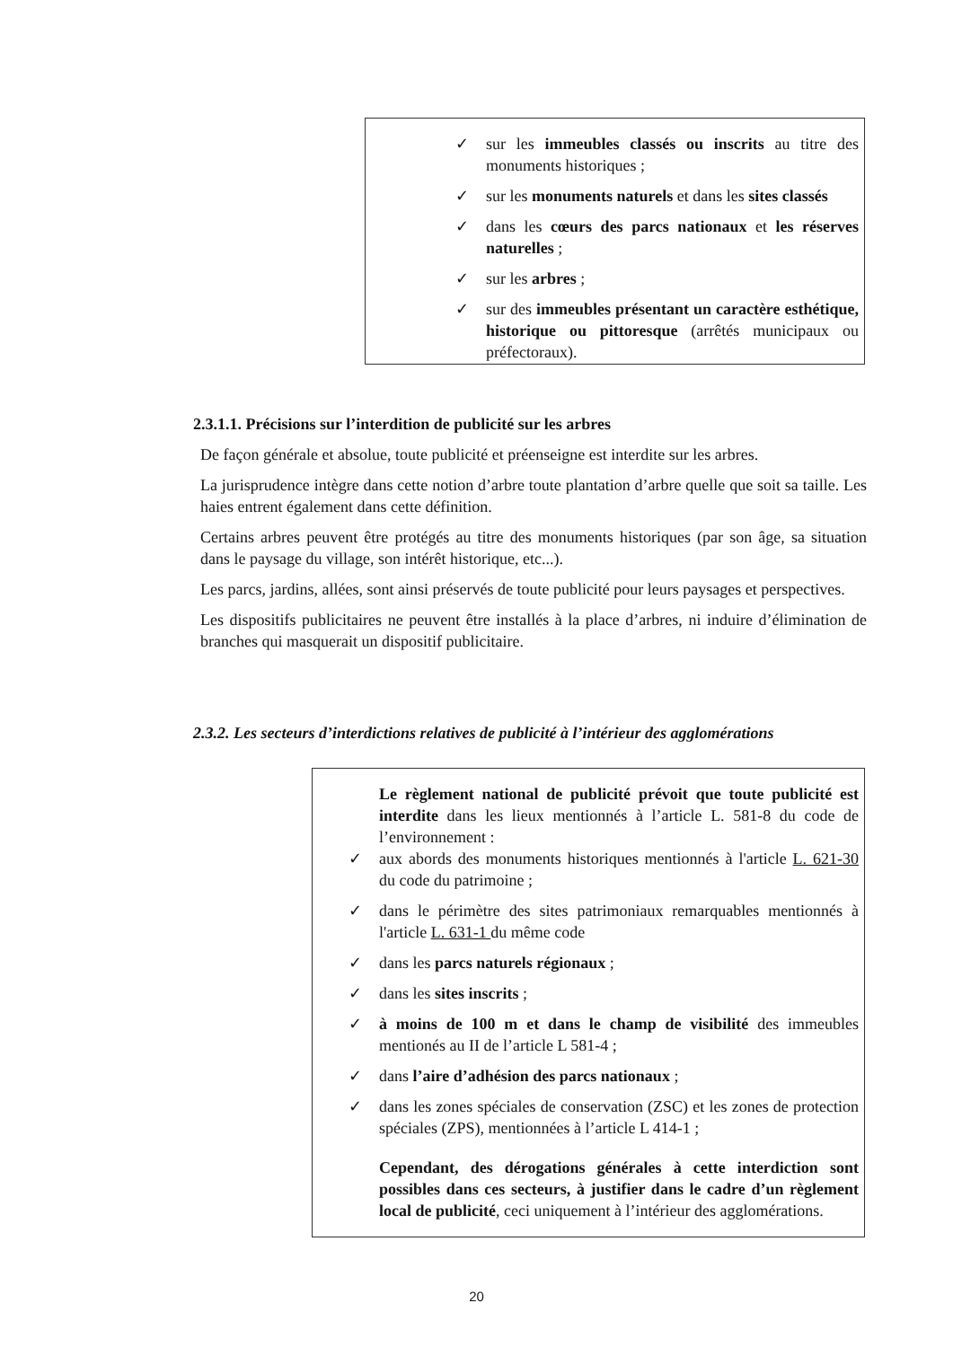✓ sur les immeubles classés ou inscrits au titre des monuments historiques ;
✓ sur les monuments naturels et dans les sites classés
✓ dans les cœurs des parcs nationaux et les réserves naturelles ;
✓ sur les arbres ;
✓ sur des immeubles présentant un caractère esthétique, historique ou pittoresque (arrêtés municipaux ou préfectoraux).
2.3.1.1. Précisions sur l’interdition de publicité sur les arbres
De façon générale et absolue, toute publicité et préenseigne est interdite sur les arbres.
La jurisprudence intègre dans cette notion d’arbre toute plantation d’arbre quelle que soit sa taille. Les haies entrent également dans cette définition.
Certains arbres peuvent être protégés au titre des monuments historiques (par son âge, sa situation dans le paysage du village, son intérêt historique, etc...).
Les parcs, jardins, allées, sont ainsi préservés de toute publicité pour leurs paysages et perspectives.
Les dispositifs publicitaires ne peuvent être installés à la place d’arbres, ni induire d’élimination de branches qui masquerait un dispositif publicitaire.
2.3.2. Les secteurs d’interdictions relatives de publicité à l’intérieur des agglomérations
Le règlement national de publicité prévoit que toute publicité est interdite dans les lieux mentionnés à l’article L. 581-8 du code de l’environnement :
✓ aux abords des monuments historiques mentionnés à l'article L. 621-30 du code du patrimoine ;
✓ dans le périmètre des sites patrimoniaux remarquables mentionnés à l'article L. 631-1 du même code
✓ dans les parcs naturels régionaux ;
✓ dans les sites inscrits ;
✓ à moins de 100 m et dans le champ de visibilité des immeubles mentionés au II de l’article L 581-4 ;
✓ dans l’aire d’adhésion des parcs nationaux ;
✓ dans les zones spéciales de conservation (ZSC) et les zones de protection spéciales (ZPS), mentionnées à l’article L 414-1 ;
Cependant, des dérogations générales à cette interdiction sont possibles dans ces secteurs, à justifier dans le cadre d’un règlement local de publicité, ceci uniquement à l’intérieur des agglomérations.
20